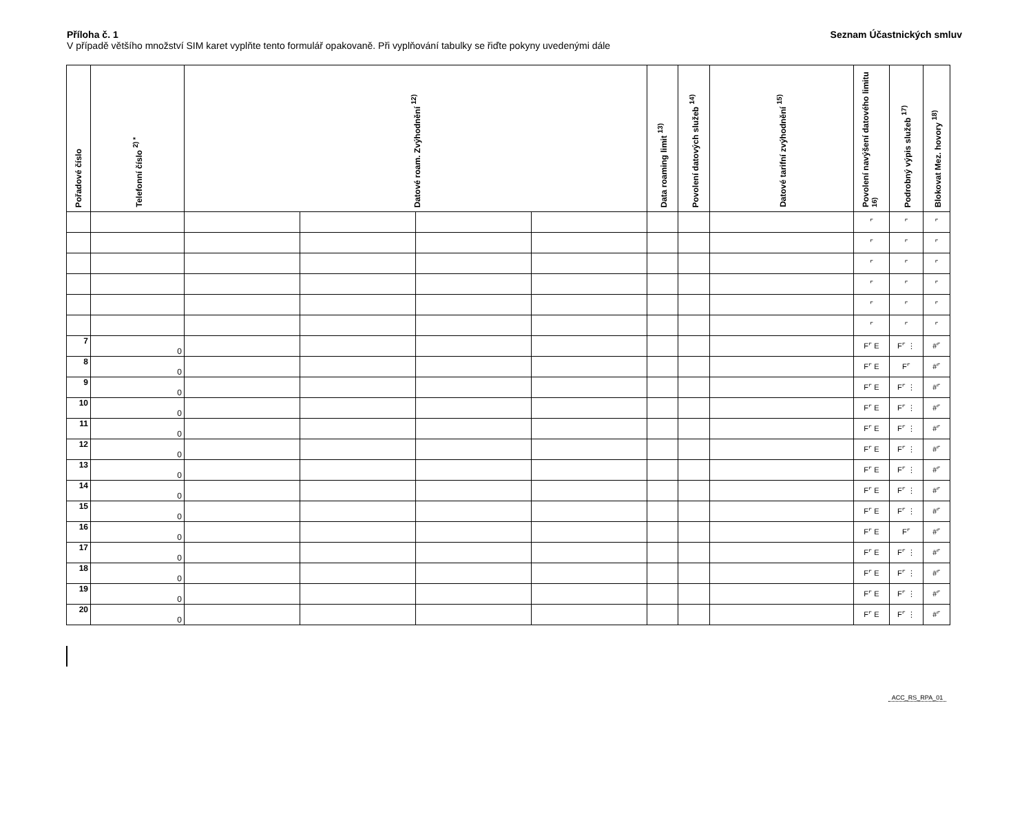Příloha č. 1 Seznam Účastnických smluv
V případě většího množství SIM karet vyplňte tento formulář opakovaně. Při vyplňování tabulky se řiďte pokyny uvedenými dále
| Pořadové číslo | Telefonní číslo <sup>2) *</sup> | Datové roam. Zvýhodnění <sup>12)</sup> | | | | Data roaming limit <sup>13)</sup> | Povolení datových služeb <sup>14)</sup> | Datové tarifní zvýhodnění <sup>15)</sup> | Povolení navýšení datového limitu <sup>16)</sup> | Podrobný výpis služeb <sup>17)</sup> | Blokovat Mez. hovory <sup>18)</sup> |
| --- | --- | --- | --- | --- | --- | --- | --- | --- | --- | --- | --- |
| | | | | | | | | | ⌜ | ⌜ | ⌜ |
| | | | | | | | | | ⌜ | ⌜ | ⌜ |
| | | | | | | | | | ⌜ | ⌜ | ⌜ |
| | | | | | | | | | ⌜ | ⌜ | ⌜ |
| | | | | | | | | | ⌜ | ⌜ | ⌜ |
| | | | | | | | | | ⌜ | ⌜ | ⌜ |
| 7 | 0 | | | | | | | | F⌜ E | F⌜ ⋮ | #⌜ |
| 8 | 0 | | | | | | | | F⌜ E | F⌜ | #⌜ |
| 9 | 0 | | | | | | | | F⌜ E | F⌜ ⋮ | #⌜ |
| 10 | 0 | | | | | | | | F⌜ E | F⌜ ⋮ | #⌜ |
| 11 | 0 | | | | | | | | F⌜ E | F⌜ ⋮ | #⌜ |
| 12 | 0 | | | | | | | | F⌜ E | F⌜ ⋮ | #⌜ |
| 13 | 0 | | | | | | | | F⌜ E | F⌜ ⋮ | #⌜ |
| 14 | 0 | | | | | | | | F⌜ E | F⌜ ⋮ | #⌜ |
| 15 | 0 | | | | | | | | F⌜ E | F⌜ ⋮ | #⌜ |
| 16 | 0 | | | | | | | | F⌜ E | F⌜ | #⌜ |
| 17 | 0 | | | | | | | | F⌜ E | F⌜ ⋮ | #⌜ |
| 18 | 0 | | | | | | | | F⌜ E | F⌜ ⋮ | #⌜ |
| 19 | 0 | | | | | | | | F⌜ E | F⌜ ⋮ | #⌜ |
| 20 | 0 | | | | | | | | F⌜ E | F⌜ ⋮ | #⌜ |
ACC_RS_RPA_01